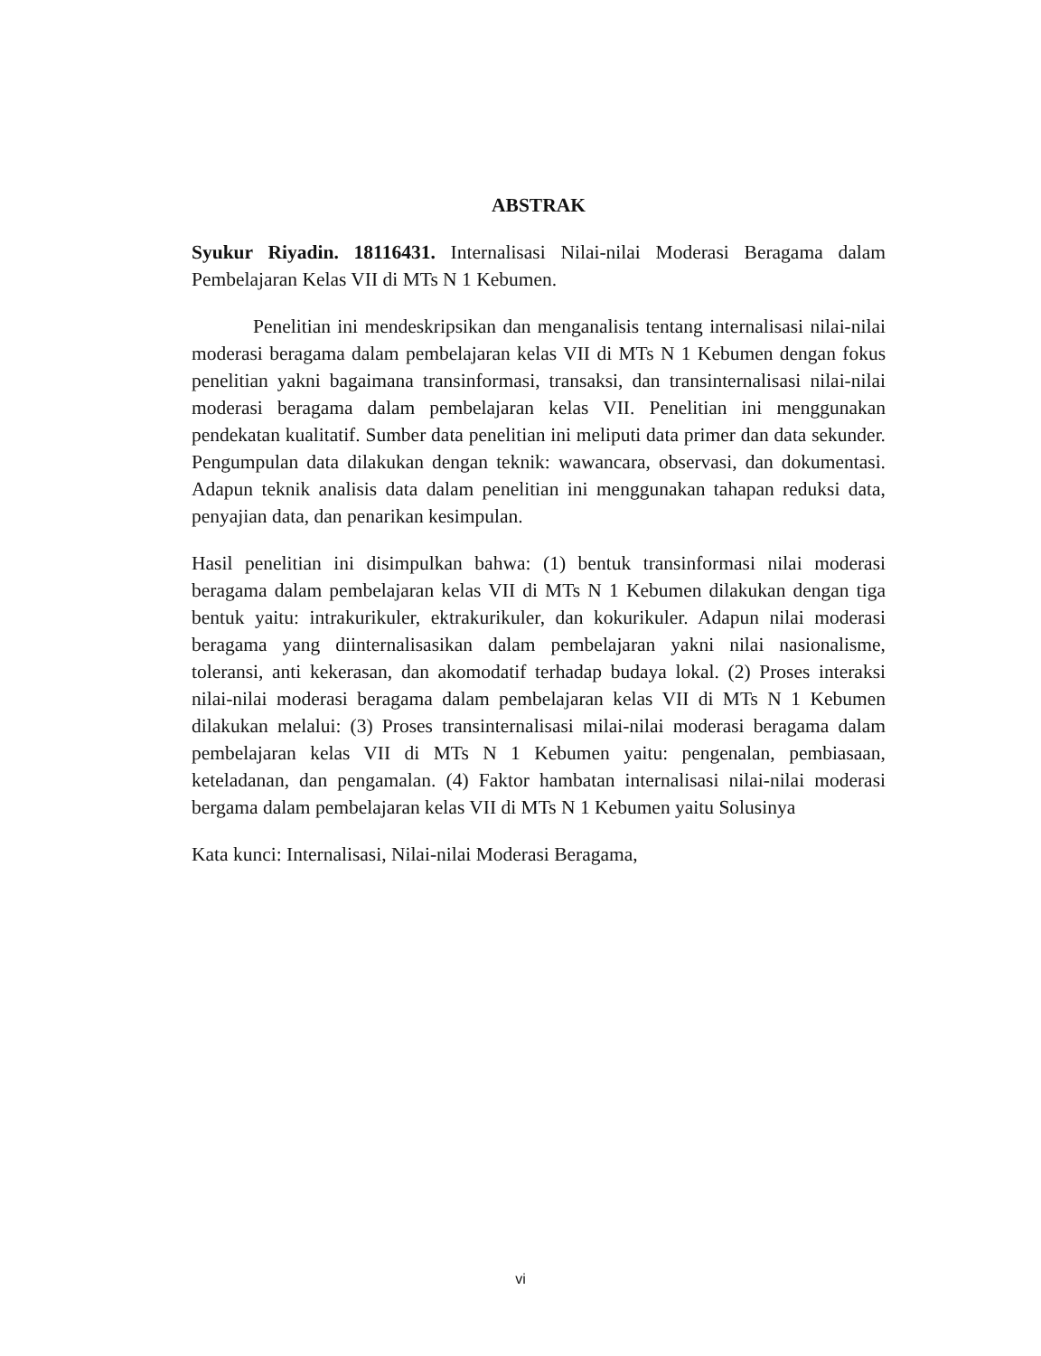ABSTRAK
Syukur Riyadin. 18116431. Internalisasi Nilai-nilai Moderasi Beragama dalam Pembelajaran Kelas VII di MTs N 1 Kebumen.
Penelitian ini mendeskripsikan dan menganalisis tentang internalisasi nilai-nilai moderasi beragama dalam pembelajaran kelas VII di MTs N 1 Kebumen dengan fokus penelitian yakni bagaimana transinformasi, transaksi, dan transinternalisasi nilai-nilai moderasi beragama dalam pembelajaran kelas VII. Penelitian ini menggunakan pendekatan kualitatif. Sumber data penelitian ini meliputi data primer dan data sekunder. Pengumpulan data dilakukan dengan teknik: wawancara, observasi, dan dokumentasi. Adapun teknik analisis data dalam penelitian ini menggunakan tahapan reduksi data, penyajian data, dan penarikan kesimpulan.
Hasil penelitian ini disimpulkan bahwa: (1) bentuk transinformasi nilai moderasi beragama dalam pembelajaran kelas VII di MTs N 1 Kebumen dilakukan dengan tiga bentuk yaitu: intrakurikuler, ektrakurikuler, dan kokurikuler. Adapun nilai moderasi beragama yang diinternalisasikan dalam pembelajaran yakni nilai nasionalisme, toleransi, anti kekerasan, dan akomodatif terhadap budaya lokal. (2) Proses interaksi nilai-nilai moderasi beragama dalam pembelajaran kelas VII di MTs N 1 Kebumen dilakukan melalui: (3) Proses transinternalisasi milai-nilai moderasi beragama dalam pembelajaran kelas VII di MTs N 1 Kebumen yaitu: pengenalan, pembiasaan, keteladanan, dan pengamalan. (4) Faktor hambatan internalisasi nilai-nilai moderasi bergama dalam pembelajaran kelas VII di MTs N 1 Kebumen yaitu Solusinya
Kata kunci: Internalisasi, Nilai-nilai Moderasi Beragama,
vi